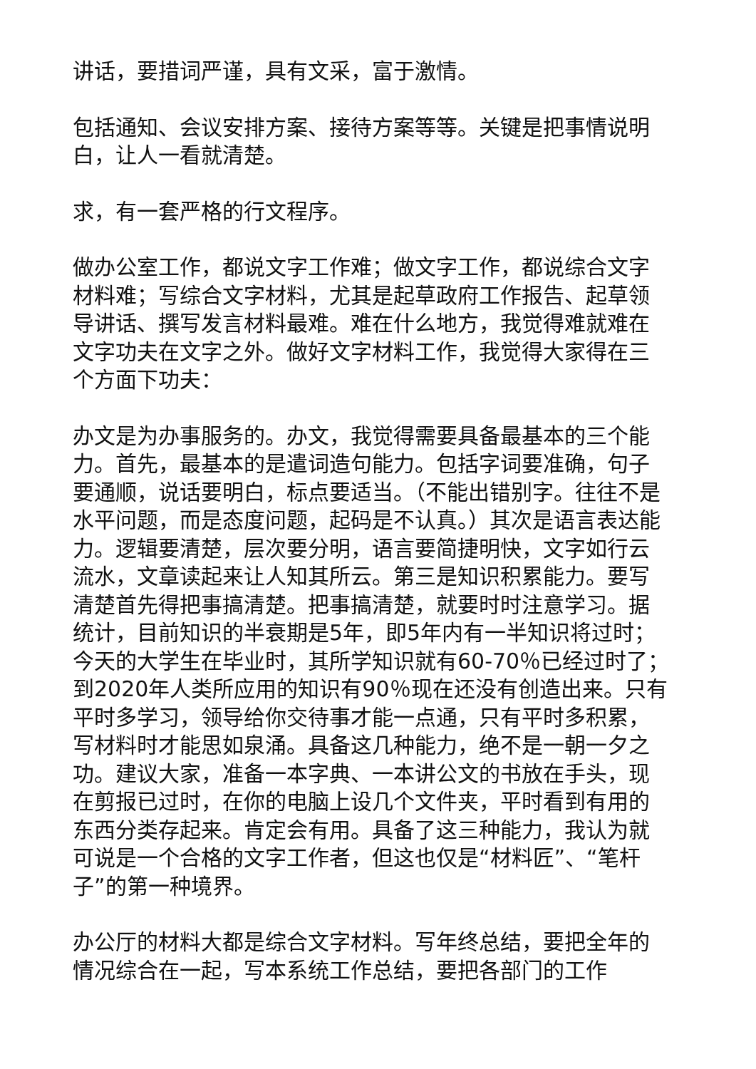讲话，要措词严谨，具有文采，富于激情。
包括通知、会议安排方案、接待方案等等。关键是把事情说明白，让人一看就清楚。
求，有一套严格的行文程序。
做办公室工作，都说文字工作难；做文字工作，都说综合文字材料难；写综合文字材料，尤其是起草政府工作报告、起草领导讲话、撰写发言材料最难。难在什么地方，我觉得难就难在文字功夫在文字之外。做好文字材料工作，我觉得大家得在三个方面下功夫：
办文是为办事服务的。办文，我觉得需要具备最基本的三个能力。首先，最基本的是遣词造句能力。包括字词要准确，句子要通顺，说话要明白，标点要适当。（不能出错别字。往往不是水平问题，而是态度问题，起码是不认真。）其次是语言表达能力。逻辑要清楚，层次要分明，语言要简捷明快，文字如行云流水，文章读起来让人知其所云。第三是知识积累能力。要写清楚首先得把事搞清楚。把事搞清楚，就要时时注意学习。据统计，目前知识的半衰期是5年，即5年内有一半知识将过时；今天的大学生在毕业时，其所学知识就有60-70％已经过时了；到2020年人类所应用的知识有90％现在还没有创造出来。只有平时多学习，领导给你交待事才能一点通，只有平时多积累，写材料时才能思如泉涌。具备这几种能力，绝不是一朝一夕之功。建议大家，准备一本字典、一本讲公文的书放在手头，现在剪报已过时，在你的电脑上设几个文件夹，平时看到有用的东西分类存起来。肯定会有用。具备了这三种能力，我认为就可说是一个合格的文字工作者，但这也仅是“材料匠”、“笔杆子”的第一种境界。
办公厅的材料大都是综合文字材料。写年终总结，要把全年的情况综合在一起，写本系统工作总结，要把各部门的工作